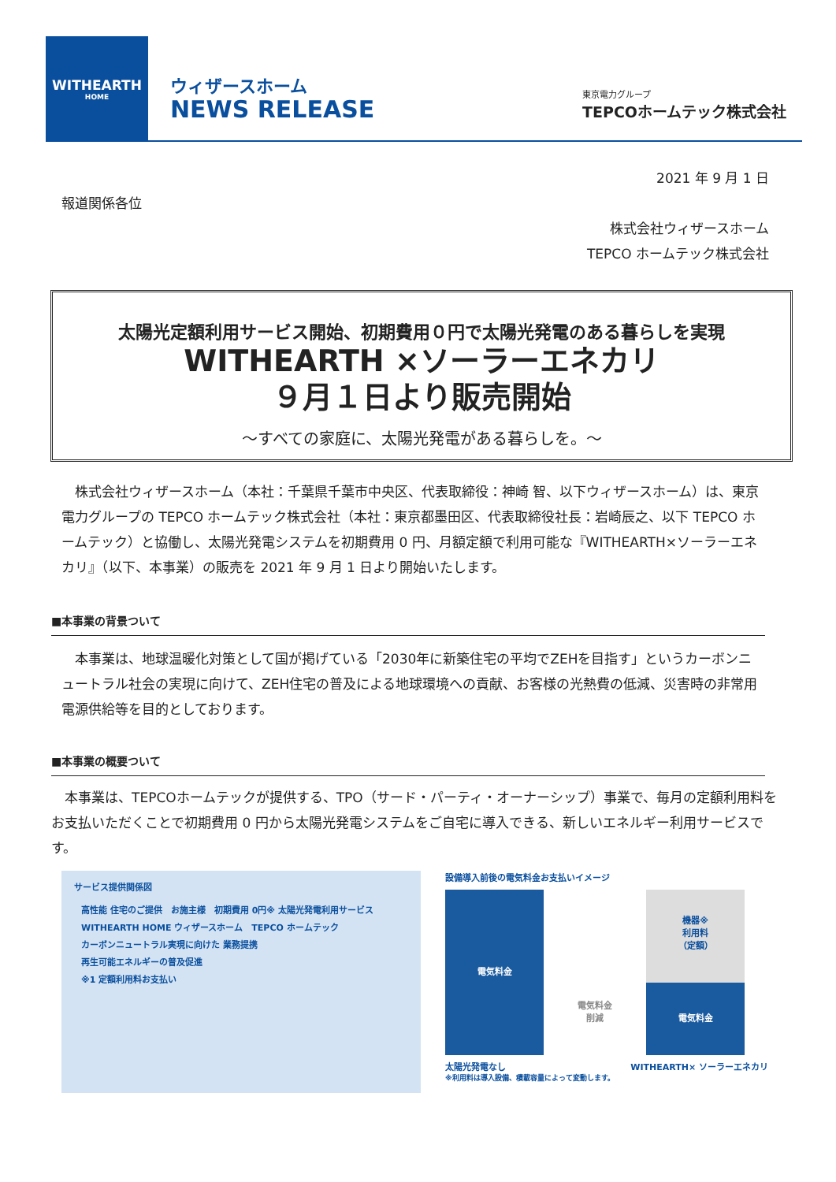WITHEARTH
HOME
ウィザースホーム
NEWS RELEASE
東京電力グループ
TEPCOホームテック株式会社
2021 年 9 月 1 日
報道関係各位
株式会社ウィザースホーム
TEPCO ホームテック株式会社
太陽光定額利用サービス開始、初期費用０円で太陽光発電のある暮らしを実現
WITHEARTH ×ソーラーエネカリ
９月１日より販売開始
～すべての家庭に、太陽光発電がある暮らしを。～
　株式会社ウィザースホーム（本社：千葉県千葉市中央区、代表取締役：神崎 智、以下ウィザースホーム）は、東京電力グループの TEPCO ホームテック株式会社（本社：東京都墨田区、代表取締役社長：岩崎辰之、以下 TEPCO ホームテック）と協働し、太陽光発電システムを初期費用 0 円、月額定額で利用可能な『WITHEARTH×ソーラーエネカリ』（以下、本事業）の販売を 2021 年 9 月 1 日より開始いたします。
■本事業の背景ついて
　本事業は、地球温暖化対策として国が掲げている「2030年に新築住宅の平均でZEHを目指す」というカーボンニュートラル社会の実現に向けて、ZEH住宅の普及による地球環境への貢献、お客様の光熱費の低減、災害時の非常用電源供給等を目的としております。
■本事業の概要ついて
　本事業は、TEPCOホームテックが提供する、TPO（サード・パーティ・オーナーシップ）事業で、毎月の定額利用料をお支払いただくことで初期費用 0 円から太陽光発電システムをご自宅に導入できる、新しいエネルギー利用サービスです。
サービス提供関係図
高性能 住宅のご提供　お施主様　初期費用 0円※ 太陽光発電利用サービス
WITHEARTH HOME ウィザースホーム　TEPCO ホームテック
カーボンニュートラル実現に向けた 業務提携
再生可能エネルギーの普及促進
※1 定額利用料お支払い
設備導入前後の電気料金お支払いイメージ
電気料金
電気料金
削減
機器※
利用料
（定額）
電気料金
太陽光発電なし WITHEARTH× ソーラーエネカリ
※利用料は導入設備、積載容量によって変動します。